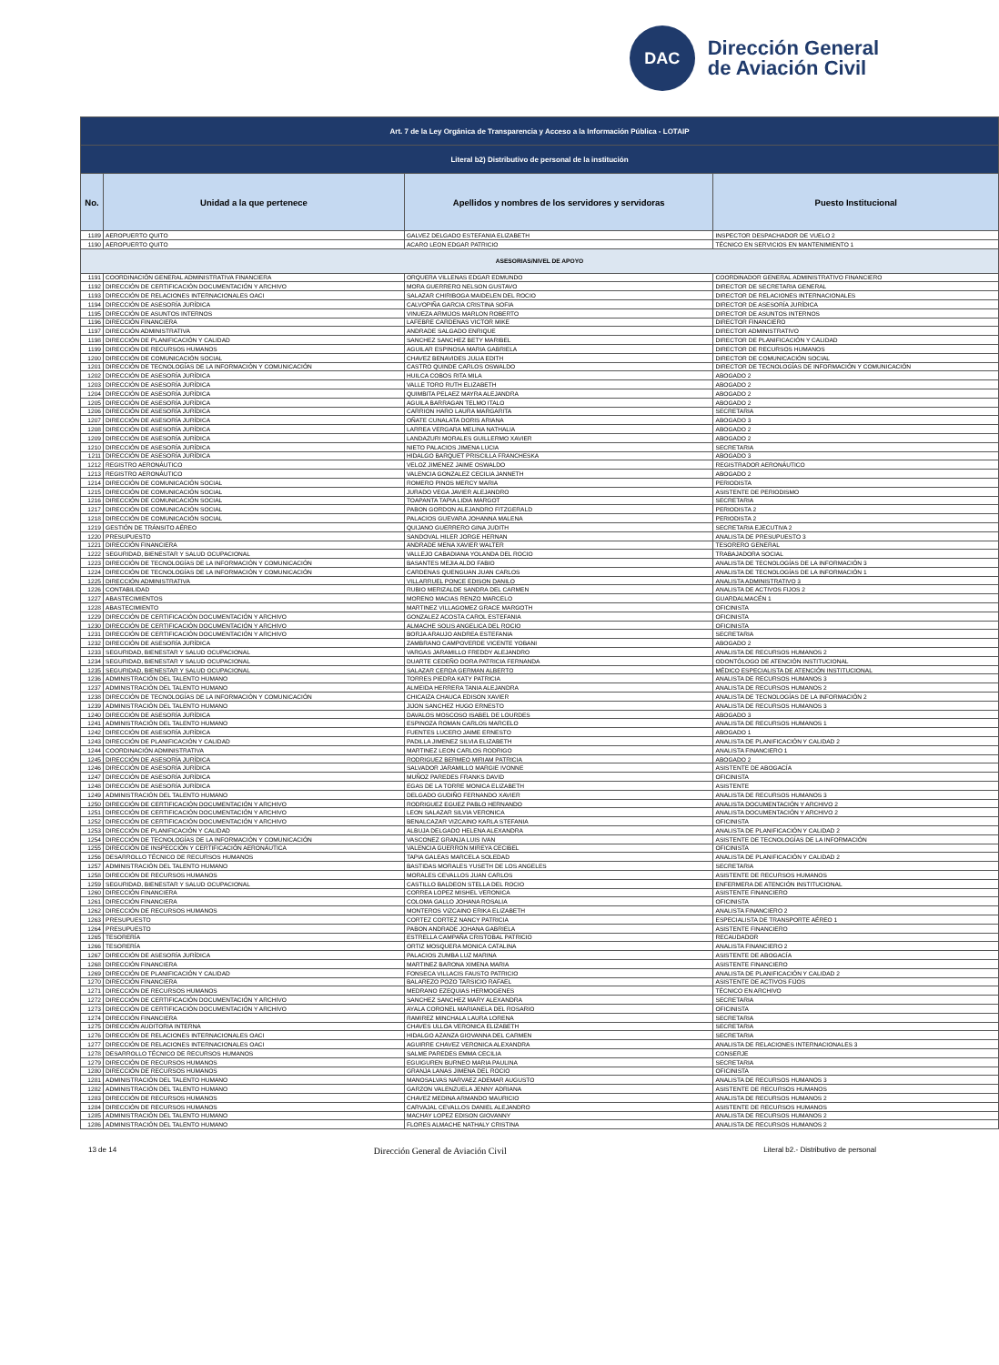DAC
Dirección General
de Aviación Civil
| Art. 7 de la Ley Orgánica de Transparencia y Acceso a la Información Pública - LOTAIP | | | |
| Literal b2) Distributivo de personal de la institución | | | |
| No. | Unidad a la que pertenece | Apellidos y nombres de los servidores y servidoras | Puesto Institucional |
| 1189 | AEROPUERTO QUITO | GALVEZ DELGADO ESTEFANIA ELIZABETH | INSPECTOR DESPACHADOR DE VUELO 2 |
| 1190 | AEROPUERTO QUITO | ACARO LEON EDGAR PATRICIO | TÉCNICO EN SERVICIOS EN MANTENIMIENTO 1 |
| ASESORIAS/NIVEL DE APOYO | | | |
| 1191 | COORDINACIÓN GENERAL ADMINISTRATIVA FINANCIERA | ORQUERA VILLENAS EDGAR EDMUNDO | COORDINADOR GENERAL ADMINISTRATIVO FINANCIERO |
| 1192 | DIRECCIÓN DE CERTIFICACIÓN DOCUMENTACIÓN Y ARCHIVO | MORA GUERRERO NELSON GUSTAVO | DIRECTOR DE SECRETARIA GENERAL |
| 1193 | DIRECCIÓN DE RELACIONES INTERNACIONALES OACI | SALAZAR CHIRIBOGA MAIDELEN DEL ROCIO | DIRECTOR DE RELACIONES INTERNACIONALES |
| 1194 | DIRECCIÓN DE ASESORÍA JURÍDICA | CALVOPIÑA GARCIA CRISTINA SOFIA | DIRECTOR DE ASESORÍA JURÍDICA |
| 1195 | DIRECCIÓN DE ASUNTOS INTERNOS | VINUEZA ARMIJOS MARLON ROBERTO | DIRECTOR DE ASUNTOS INTERNOS |
| 1196 | DIRECCIÓN FINANCIERA | LAFEBRE CARDENAS VICTOR MIKE | DIRECTOR FINANCIERO |
| 1197 | DIRECCIÓN ADMINISTRATIVA | ANDRADE SALGADO ENRIQUE | DIRECTOR ADMINISTRATIVO |
| 1198 | DIRECCIÓN DE PLANIFICACIÓN Y CALIDAD | SANCHEZ SANCHEZ BETY MARIBEL | DIRECTOR DE PLANIFICACIÓN Y CALIDAD |
| 1199 | DIRECCIÓN DE RECURSOS HUMANOS | AGUILAR ESPINOSA MARIA GABRIELA | DIRECTOR DE RECURSOS HUMANOS |
| 1200 | DIRECCIÓN DE COMUNICACIÓN SOCIAL | CHAVEZ BENAVIDES JULIA EDITH | DIRECTOR DE COMUNICACIÓN SOCIAL |
| 1201 | DIRECCIÓN DE TECNOLOGÍAS DE LA INFORMACIÓN Y COMUNICACIÓN | CASTRO QUINDE CARLOS OSWALDO | DIRECTOR DE TECNOLOGÍAS DE INFORMACIÓN Y COMUNICACIÓN |
| 1202 | DIRECCIÓN DE ASESORÍA JURÍDICA | HUILCA COBOS RITA MILA | ABOGADO 2 |
| 1203 | DIRECCIÓN DE ASESORÍA JURÍDICA | VALLE TORO RUTH ELIZABETH | ABOGADO 2 |
| 1204 | DIRECCIÓN DE ASESORÍA JURÍDICA | QUIMBITA PELAEZ MAYRA ALEJANDRA | ABOGADO 2 |
| 1205 | DIRECCIÓN DE ASESORÍA JURÍDICA | AGUILA BARRAGAN TELMO ITALO | ABOGADO 2 |
| 1206 | DIRECCIÓN DE ASESORÍA JURÍDICA | CARRION HARO LAURA MARGARITA | SECRETARIA |
| 1207 | DIRECCIÓN DE ASESORÍA JURÍDICA | OÑATE CUNALATA DORIS ARIANA | ABOGADO 3 |
| 1208 | DIRECCIÓN DE ASESORÍA JURÍDICA | LARREA VERGARA MELINA NATHALIA | ABOGADO 2 |
| 1209 | DIRECCIÓN DE ASESORÍA JURÍDICA | LANDAZURI MORALES GUILLERMO XAVIER | ABOGADO 2 |
| 1210 | DIRECCIÓN DE ASESORÍA JURÍDICA | NIETO PALACIOS JIMENA LUCIA | SECRETARIA |
| 1211 | DIRECCIÓN DE ASESORÍA JURÍDICA | HIDALGO BARQUET PRISCILLA FRANCHESKA | ABOGADO 3 |
| 1212 | REGISTRO AERONÁUTICO | VELOZ JIMENEZ JAIME OSWALDO | REGISTRADOR AERONÁUTICO |
| 1213 | REGISTRO AERONÁUTICO | VALENCIA GONZALEZ CECILIA JANNETH | ABOGADO 2 |
| 1214 | DIRECCIÓN DE COMUNICACIÓN SOCIAL | ROMERO PINOS MERCY MARIA | PERIODISTA |
| 1215 | DIRECCIÓN DE COMUNICACIÓN SOCIAL | JURADO VEGA JAVIER ALEJANDRO | ASISTENTE DE PERIODISMO |
| 1216 | DIRECCIÓN DE COMUNICACIÓN SOCIAL | TOAPANTA TAPIA LIDIA MARGOT | SECRETARIA |
| 1217 | DIRECCIÓN DE COMUNICACIÓN SOCIAL | PABON GORDON ALEJANDRO FITZGERALD | PERIODISTA 2 |
| 1218 | DIRECCIÓN DE COMUNICACIÓN SOCIAL | PALACIOS GUEVARA JOHANNA MALENA | PERIODISTA 2 |
| 1219 | GESTIÓN DE TRÁNSITO AÉREO | QUIJANO GUERRERO GINA JUDITH | SECRETARIA EJECUTIVA 2 |
| 1220 | PRESUPUESTO | SANDOVAL HILER JORGE HERNAN | ANALISTA DE PRESUPUESTO 3 |
| 1221 | DIRECCIÓN FINANCIERA | ANDRADE MENA XAVIER WALTER | TESORERO GENERAL |
| 1222 | SEGURIDAD, BIENESTAR Y SALUD OCUPACIONAL | VALLEJO CABADIANA YOLANDA DEL ROCIO | TRABAJADORA SOCIAL |
| 1223 | DIRECCIÓN DE TECNOLOGÍAS DE LA INFORMACIÓN Y COMUNICACIÓN | BASANTES MEJIA ALDO FABIO | ANALISTA DE TECNOLOGÍAS DE LA INFORMACIÓN 3 |
| 1224 | DIRECCIÓN DE TECNOLOGÍAS DE LA INFORMACIÓN Y COMUNICACIÓN | CARDENAS QUENGUAN JUAN CARLOS | ANALISTA DE TECNOLOGÍAS DE LA INFORMACIÓN 1 |
| 1225 | DIRECCIÓN ADMINISTRATIVA | VILLARRUEL PONCE EDISON DANILO | ANALISTA ADMINISTRATIVO 3 |
| 1226 | CONTABILIDAD | RUBIO MERIZALDE SANDRA DEL CARMEN | ANALISTA DE ACTIVOS FIJOS 2 |
| 1227 | ABASTECIMIENTOS | MORENO MACIAS RENZO MARCELO | GUARDALMACÉN 1 |
| 1228 | ABASTECIMIENTO | MARTINEZ VILLAGOMEZ GRACE MARGOTH | OFICINISTA |
| 1229 | DIRECCIÓN DE CERTIFICACIÓN DOCUMENTACIÓN Y ARCHIVO | GONZALEZ ACOSTA CAROL ESTEFANIA | OFICINISTA |
| 1230 | DIRECCIÓN DE CERTIFICACIÓN DOCUMENTACIÓN Y ARCHIVO | ALMACHE SOLIS ANGELICA DEL ROCIO | OFICINISTA |
| 1231 | DIRECCIÓN DE CERTIFICACIÓN DOCUMENTACIÓN Y ARCHIVO | BORJA ARAUJO ANDREA ESTEFANIA | SECRETARIA |
| 1232 | DIRECCIÓN DE ASESORÍA JURÍDICA | ZAMBRANO CAMPOVERDE VICENTE YOBANI | ABOGADO 2 |
| 1233 | SEGURIDAD, BIENESTAR Y SALUD OCUPACIONAL | VARGAS JARAMILLO FREDDY ALEJANDRO | ANALISTA DE RECURSOS HUMANOS 2 |
| 1234 | SEGURIDAD, BIENESTAR Y SALUD OCUPACIONAL | DUARTE CEDEÑO DORA PATRICIA FERNANDA | ODONTÓLOGO DE ATENCIÓN INSTITUCIONAL |
| 1235 | SEGURIDAD, BIENESTAR Y SALUD OCUPACIONAL | SALAZAR CERDA GERMAN ALBERTO | MÉDICO ESPECIALISTA DE ATENCIÓN INSTITUCIONAL |
| 1236 | ADMINISTRACIÓN DEL TALENTO HUMANO | TORRES PIEDRA KATY PATRICIA | ANALISTA DE RECURSOS HUMANOS 3 |
| 1237 | ADMINISTRACIÓN DEL TALENTO HUMANO | ALMEIDA HERRERA TANIA ALEJANDRA | ANALISTA DE RECURSOS HUMANOS 2 |
| 1238 | DIRECCIÓN DE TECNOLOGÍAS DE LA INFORMACIÓN Y COMUNICACIÓN | CHICAIZA CHAUCA EDISON XAVIER | ANALISTA DE TECNOLOGÍAS DE LA INFORMACIÓN 2 |
| 1239 | ADMINISTRACIÓN DEL TALENTO HUMANO | JIJON SANCHEZ HUGO ERNESTO | ANALISTA DE RECURSOS HUMANOS 3 |
| 1240 | DIRECCIÓN DE ASESORÍA JURÍDICA | DAVALOS MOSCOSO ISABEL DE LOURDES | ABOGADO 3 |
| 1241 | ADMINISTRACIÓN DEL TALENTO HUMANO | ESPINOZA ROMAN CARLOS MARCELO | ANALISTA DE RECURSOS HUMANOS 1 |
| 1242 | DIRECCIÓN DE ASESORÍA JURÍDICA | FUENTES LUCERO JAIME ERNESTO | ABOGADO 1 |
| 1243 | DIRECCIÓN DE PLANIFICACIÓN Y CALIDAD | PADILLA JIMENEZ SILVIA ELIZABETH | ANALISTA DE PLANIFICACIÓN Y CALIDAD 2 |
| 1244 | COORDINACIÓN ADMINISTRATIVA | MARTINEZ LEON CARLOS RODRIGO | ANALISTA FINANCIERO 1 |
| 1245 | DIRECCIÓN DE ASESORÍA JURÍDICA | RODRIGUEZ BERMEO MIRIAM PATRICIA | ABOGADO 2 |
| 1246 | DIRECCIÓN DE ASESORÍA JURÍDICA | SALVADOR JARAMILLO MARGIE IVONNE | ASISTENTE DE ABOGACÍA |
| 1247 | DIRECCIÓN DE ASESORÍA JURÍDICA | MUÑOZ PAREDES FRANKS DAVID | OFICINISTA |
| 1248 | DIRECCIÓN DE ASESORÍA JURÍDICA | EGAS DE LA TORRE MONICA ELIZABETH | ASISTENTE |
| 1249 | ADMINISTRACIÓN DEL TALENTO HUMANO | DELGADO GUDIÑO FERNANDO XAVIER | ANALISTA DE RECURSOS HUMANOS 3 |
| 1250 | DIRECCIÓN DE CERTIFICACIÓN DOCUMENTACIÓN Y ARCHIVO | RODRIGUEZ EGUEZ PABLO HERNANDO | ANALISTA DOCUMENTACIÓN Y ARCHIVO 2 |
| 1251 | DIRECCIÓN DE CERTIFICACIÓN DOCUMENTACIÓN Y ARCHIVO | LEON SALAZAR SILVIA VERONICA | ANALISTA DOCUMENTACIÓN Y ARCHIVO 2 |
| 1252 | DIRECCIÓN DE CERTIFICACIÓN DOCUMENTACIÓN Y ARCHIVO | BENALCAZAR VIZCAINO KARLA STEFANIA | OFICINISTA |
| 1253 | DIRECCIÓN DE PLANIFICACIÓN Y CALIDAD | ALBUJA DELGADO HELENA ALEXANDRA | ANALISTA DE PLANIFICACIÓN Y CALIDAD 2 |
| 1254 | DIRECCIÓN DE TECNOLOGÍAS DE LA INFORMACIÓN Y COMUNICACIÓN | VASCONEZ GRANJA LUIS IVAN | ASISTENTE DE TECNOLOGÍAS DE LA INFORMACIÓN |
| 1255 | DIRECCIÓN DE INSPECCIÓN Y CERTIFICACIÓN AERONÁUTICA | VALENCIA GUERRON MIREYA CECIBEL | OFICINISTA |
| 1256 | DESARROLLO TÉCNICO DE RECURSOS HUMANOS | TAPIA GALEAS MARCELA SOLEDAD | ANALISTA DE PLANIFICACIÓN Y CALIDAD 2 |
| 1257 | ADMINISTRACIÓN DEL TALENTO HUMANO | BASTIDAS MORALES YUSETH DE LOS ANGELES | SECRETARIA |
| 1258 | DIRECCIÓN DE RECURSOS HUMANOS | MORALES CEVALLOS JUAN CARLOS | ASISTENTE DE RECURSOS HUMANOS |
| 1259 | SEGURIDAD, BIENESTAR Y SALUD OCUPACIONAL | CASTILLO BALDEON STELLA DEL ROCIO | ENFERMERA DE ATENCIÓN INSTITUCIONAL |
| 1260 | DIRECCIÓN FINANCIERA | CORREA LOPEZ MISHEL VERONICA | ASISTENTE FINANCIERO |
| 1261 | DIRECCIÓN FINANCIERA | COLOMA GALLO JOHANA ROSALIA | OFICINISTA |
| 1262 | DIRECCIÓN DE RECURSOS HUMANOS | MONTEROS VIZCAINO ERIKA ELIZABETH | ANALISTA FINANCIERO 2 |
| 1263 | PRESUPUESTO | CORTEZ CORTEZ NANCY PATRICIA | ESPECIALISTA DE TRANSPORTE AÉREO 1 |
| 1264 | PRESUPUESTO | PABON ANDRADE JOHANA GABRIELA | ASISTENTE FINANCIERO |
| 1265 | TESORERÍA | ESTRELLA CAMPAÑA CRISTOBAL PATRICIO | RECAUDADOR |
| 1266 | TESORERÍA | ORTIZ MOSQUERA MONICA CATALINA | ANALISTA FINANCIERO 2 |
| 1267 | DIRECCIÓN DE ASESORÍA JURÍDICA | PALACIOS ZUMBA LUZ MARINA | ASISTENTE DE ABOGACÍA |
| 1268 | DIRECCIÓN FINANCIERA | MARTINEZ BARONA XIMENA MARIA | ASISTENTE FINANCIERO |
| 1269 | DIRECCIÓN DE PLANIFICACIÓN Y CALIDAD | FONSECA VILLACIS FAUSTO PATRICIO | ANALISTA DE PLANIFICACIÓN Y CALIDAD 2 |
| 1270 | DIRECCIÓN FINANCIERA | BALAREZO POZO TARSICIO RAFAEL | ASISTENTE DE ACTIVOS FIJOS |
| 1271 | DIRECCIÓN DE RECURSOS HUMANOS | MEDRANO EZEQUIAS HERMOGENES | TÉCNICO EN ARCHIVO |
| 1272 | DIRECCIÓN DE CERTIFICACIÓN DOCUMENTACIÓN Y ARCHIVO | SANCHEZ SANCHEZ MARY ALEXANDRA | SECRETARIA |
| 1273 | DIRECCIÓN DE CERTIFICACIÓN DOCUMENTACIÓN Y ARCHIVO | AYALA CORONEL MARIANELA DEL ROSARIO | OFICINISTA |
| 1274 | DIRECCIÓN FINANCIERA | RAMIREZ MINCHALA LAURA LORENA | SECRETARIA |
| 1275 | DIRECCIÓN AUDITORIA INTERNA | CHAVES ULLOA VERONICA ELIZABETH | SECRETARIA |
| 1276 | DIRECCIÓN DE RELACIONES INTERNACIONALES OACI | HIDALGO AZANZA GIOVANNA DEL CARMEN | SECRETARIA |
| 1277 | DIRECCIÓN DE RELACIONES INTERNACIONALES OACI | AGUIRRE CHAVEZ VERONICA ALEXANDRA | ANALISTA DE RELACIONES INTERNACIONALES 3 |
| 1278 | DESARROLLO TÉCNICO DE RECURSOS HUMANOS | SALME PAREDES EMMA CECILIA | CONSERJE |
| 1279 | DIRECCIÓN DE RECURSOS HUMANOS | EGUIGUREN BURNEO MARIA PAULINA | SECRETARIA |
| 1280 | DIRECCIÓN DE RECURSOS HUMANOS | GRANJA LANAS JIMENA DEL ROCIO | OFICINISTA |
| 1281 | ADMINISTRACIÓN DEL TALENTO HUMANO | MANOSALVAS NARVAEZ ADEMAR AUGUSTO | ANALISTA DE RECURSOS HUMANOS 3 |
| 1282 | ADMINISTRACIÓN DEL TALENTO HUMANO | GARZON VALENZUELA JENNY ADRIANA | ASISTENTE DE RECURSOS HUMANOS |
| 1283 | DIRECCIÓN DE RECURSOS HUMANOS | CHAVEZ MEDINA ARMANDO MAURICIO | ANALISTA DE RECURSOS HUMANOS 2 |
| 1284 | DIRECCIÓN DE RECURSOS HUMANOS | CARVAJAL CEVALLOS DANIEL ALEJANDRO | ASISTENTE DE RECURSOS HUMANOS |
| 1285 | ADMINISTRACIÓN DEL TALENTO HUMANO | MACHAY LOPEZ EDISON GIOVANNY | ANALISTA DE RECURSOS HUMANOS 2 |
| 1286 | ADMINISTRACIÓN DEL TALENTO HUMANO | FLORES ALMACHE NATHALY CRISTINA | ANALISTA DE RECURSOS HUMANOS 2 |
13 de 14 Dirección General de Aviación Civil Literal b2.- Distributivo de personal